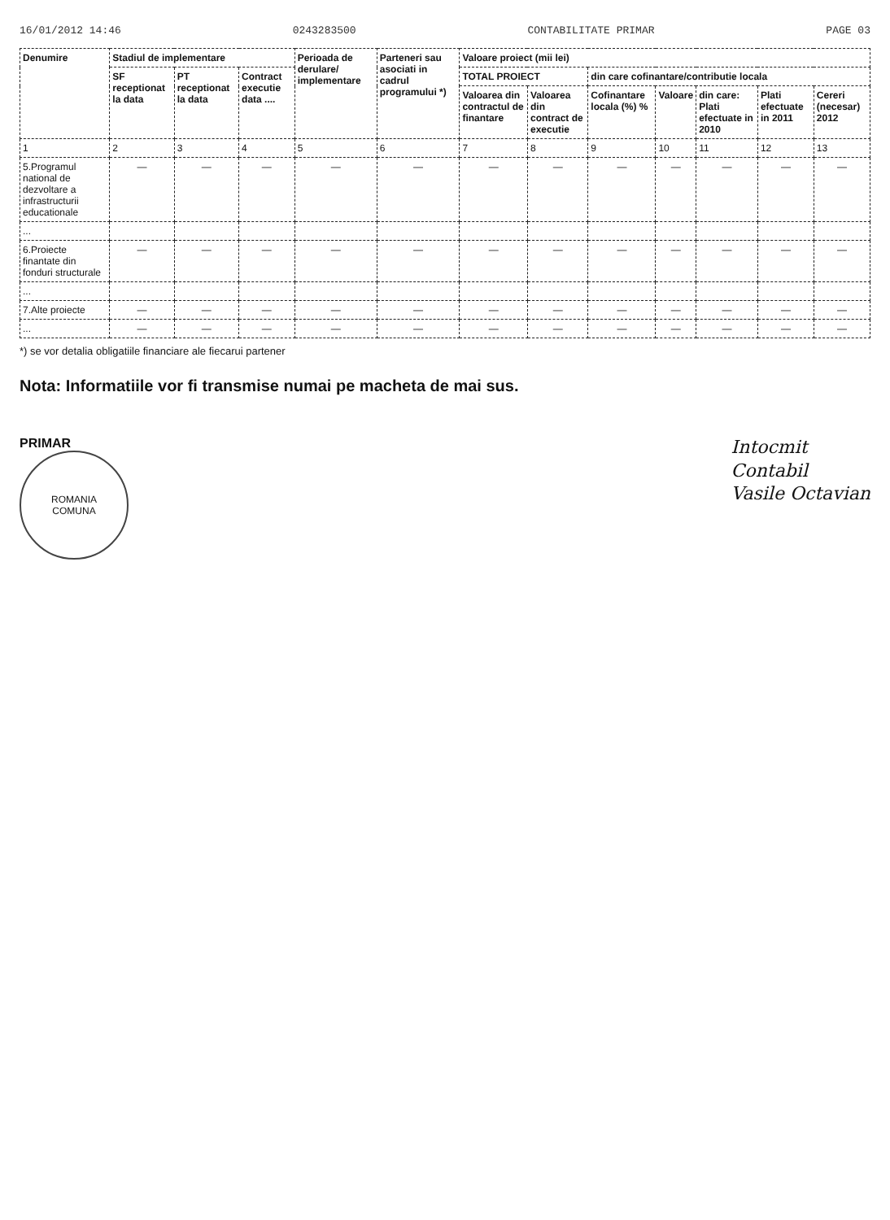16/01/2012 14:46 0243283500 CONTABILITATE PRIMAR PAGE 03
| Denumire | Stadiul de implementare | | | Perioada de derulare/ implementare | Parteneri sau asociati in cadrul programului *) | Valoare proiect (mii lei) | | | | | | |
| --- | --- | --- | --- | --- | --- | --- | --- | --- | --- | --- | --- | --- |
| | SF receptionat la data | PT receptionat la data | Contract executie data .... | | | TOTAL PROIECT | | din care cofinantare/contributie locala | | | | |
| | | | | | | Valoarea din contractul de finantare | Valoarea din contract de executie | Cofinantare locala (%) % | Valoare | din care: Plati efectuate in 2010 | Plati efectuate in 2011 | Cereri (necesar) 2012 |
| 1 | 2 | 3 | 4 | 5 | 6 | 7 | 8 | 9 | 10 | 11 | 12 | 13 |
| 5.Programul national de dezvoltare a infrastructurii educationale | — | — | — | — | — | — | — | — | — | — | — | — |
| ... | | | | | | | | | | | | |
| 6.Proiecte finantate din fonduri structurale | — | — | — | — | — | — | — | — | — | — | — | — |
| ... | | | | | | | | | | | | |
| 7.Alte proiecte | — | — | — | — | — | — | — | — | — | — | — | — |
| ... | — | — | — | — | — | — | — | — | — | — | — | — |
*) se vor detalia obligatiile financiare ale fiecarui partener
Nota: Informatiile vor fi transmise numai pe macheta de mai sus.
PRIMAR
ROMANIA
COMUNA
Intocmit
Contabil
Vasile Octavian